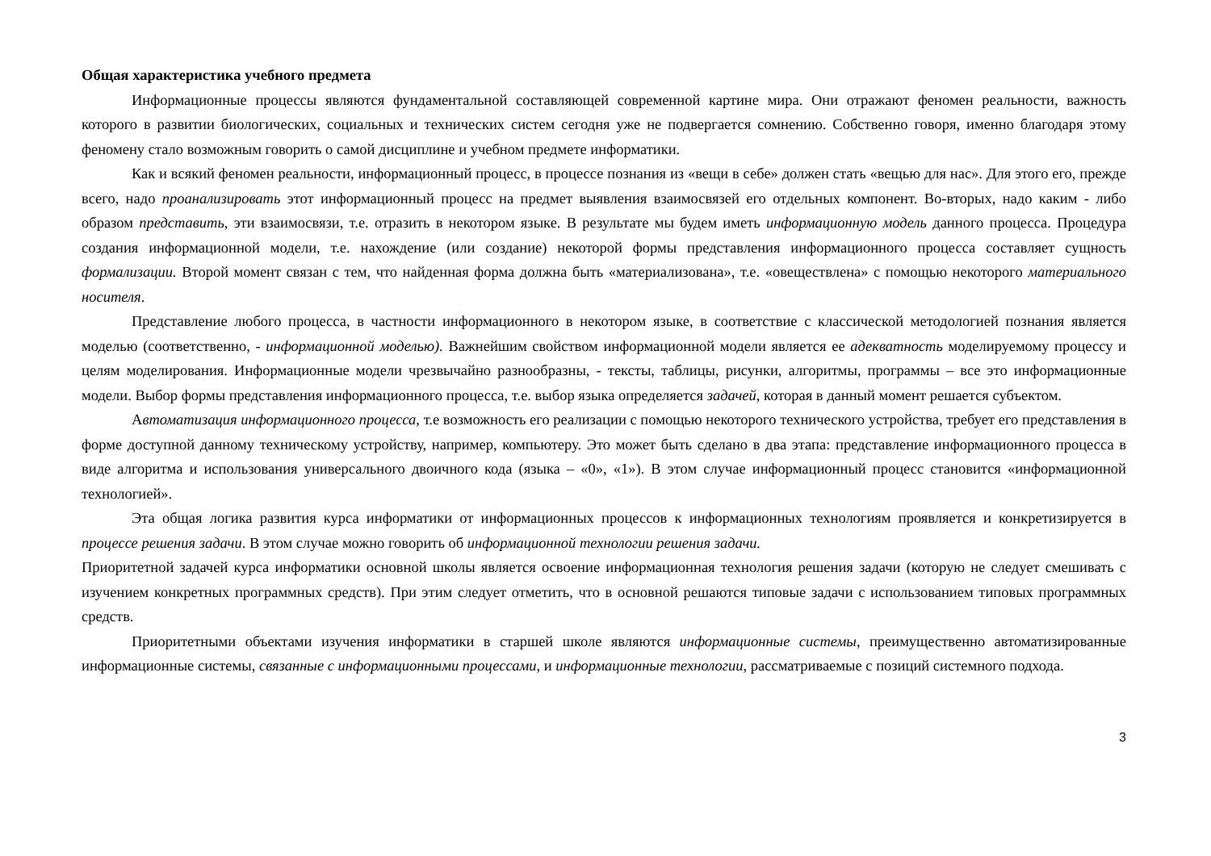Общая характеристика учебного предмета
Информационные процессы являются фундаментальной составляющей современной картине мира. Они отражают феномен реальности, важность которого в развитии биологических, социальных и технических систем сегодня уже не подвергается сомнению. Собственно говоря, именно благодаря этому феномену стало возможным говорить о самой дисциплине и учебном предмете информатики.
Как и всякий феномен реальности, информационный процесс, в процессе познания из «вещи в себе» должен стать «вещью для нас». Для этого его, прежде всего, надо проанализировать этот информационный процесс на предмет выявления взаимосвязей его отдельных компонент. Во-вторых, надо каким - либо образом представить, эти взаимосвязи, т.е. отразить в некотором языке. В результате мы будем иметь информационную модель данного процесса. Процедура создания информационной модели, т.е. нахождение (или создание) некоторой формы представления информационного процесса составляет сущность формализации. Второй момент связан с тем, что найденная форма должна быть «материализована», т.е. «овеществлена» с помощью некоторого материального носителя.
Представление любого процесса, в частности информационного в некотором языке, в соответствие с классической методологией познания является моделью (соответственно, - информационной моделью). Важнейшим свойством информационной модели является ее адекватность моделируемому процессу и целям моделирования. Информационные модели чрезвычайно разнообразны, - тексты, таблицы, рисунки, алгоритмы, программы – все это информационные модели. Выбор формы представления информационного процесса, т.е. выбор языка определяется задачей, которая в данный момент решается субъектом.
Автоматизация информационного процесса, т.е возможность его реализации с помощью некоторого технического устройства, требует его представления в форме доступной данному техническому устройству, например, компьютеру. Это может быть сделано в два этапа: представление информационного процесса в виде алгоритма и использования универсального двоичного кода (языка – «0», «1»). В этом случае информационный процесс становится «информационной технологией».
Эта общая логика развития курса информатики от информационных процессов к информационных технологиям проявляется и конкретизируется в процессе решения задачи. В этом случае можно говорить об информационной технологии решения задачи.
Приоритетной задачей курса информатики основной школы является освоение информационная технология решения задачи (которую не следует смешивать с изучением конкретных программных средств). При этим следует отметить, что в основной решаются типовые задачи с использованием типовых программных средств.
Приоритетными объектами изучения информатики в старшей школе являются информационные системы, преимущественно автоматизированные информационные системы, связанные с информационными процессами, и информационные технологии, рассматриваемые с позиций системного подхода.
3